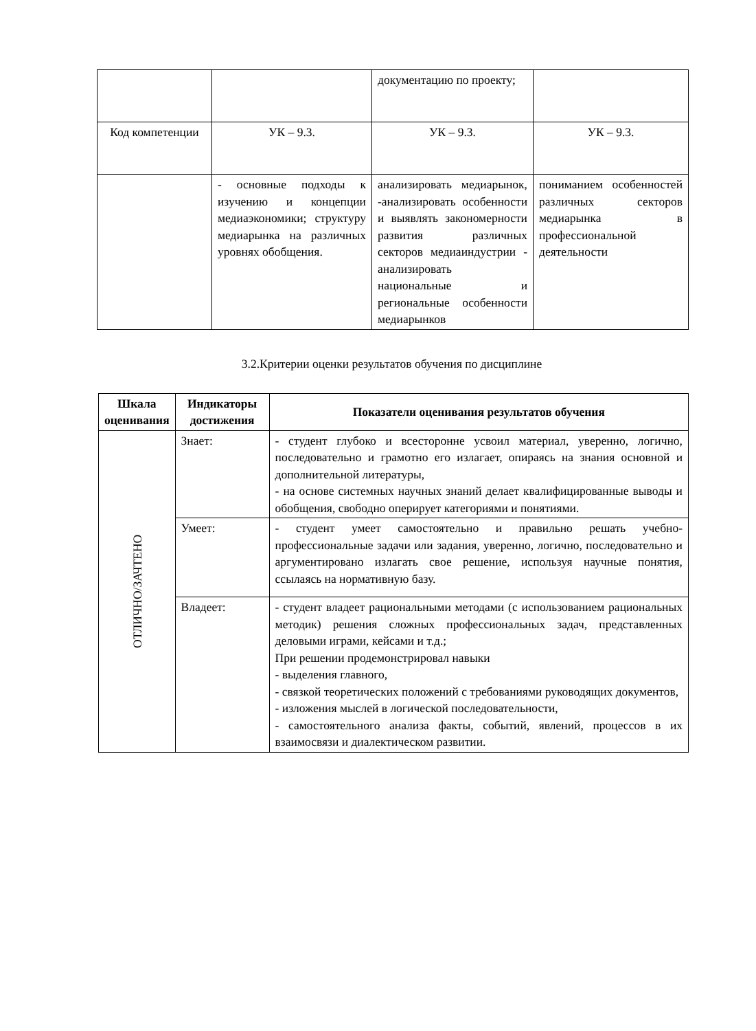| | | документацию по проекту; | |
| Код компетенции | УК – 9.3. | УК – 9.3. | УК – 9.3. |
| | - основные подходы к изучению и концепции медиаэкономики; структуру медиарынка на различных уровнях обобщения. | анализировать медиарынок, -анализировать особенности и выявлять закономерности развития различных секторов медиаиндустрии - анализировать национальные и региональные особенности медиарынков | пониманием особенностей различных секторов медиарынка в профессиональной деятельности |
3.2.Критерии оценки результатов обучения по дисциплине
| Шкала оценивания | Индикаторы достижения | Показатели оценивания результатов обучения |
| --- | --- | --- |
| ОТЛИЧНО/ЗАЧТЕНО | Знает: | - студент глубоко и всесторонне усвоил материал, уверенно, логично, последовательно и грамотно его излагает, опираясь на знания основной и дополнительной литературы, - на основе системных научных знаний делает квалифицированные выводы и обобщения, свободно оперирует категориями и понятиями. |
| | Умеет: | - студент умеет самостоятельно и правильно решать учебно-профессиональные задачи или задания, уверенно, логично, последовательно и аргументировано излагать свое решение, используя научные понятия, ссылаясь на нормативную базу. |
| | Владеет: | - студент владеет рациональными методами (с использованием рациональных методик) решения сложных профессиональных задач, представленных деловыми играми, кейсами и т.д.; При решении продемонстрировал навыки - выделения главного, - связкой теоретических положений с требованиями руководящих документов, - изложения мыслей в логической последовательности, - самостоятельного анализа факты, событий, явлений, процессов в их взаимосвязи и диалектическом развитии. |